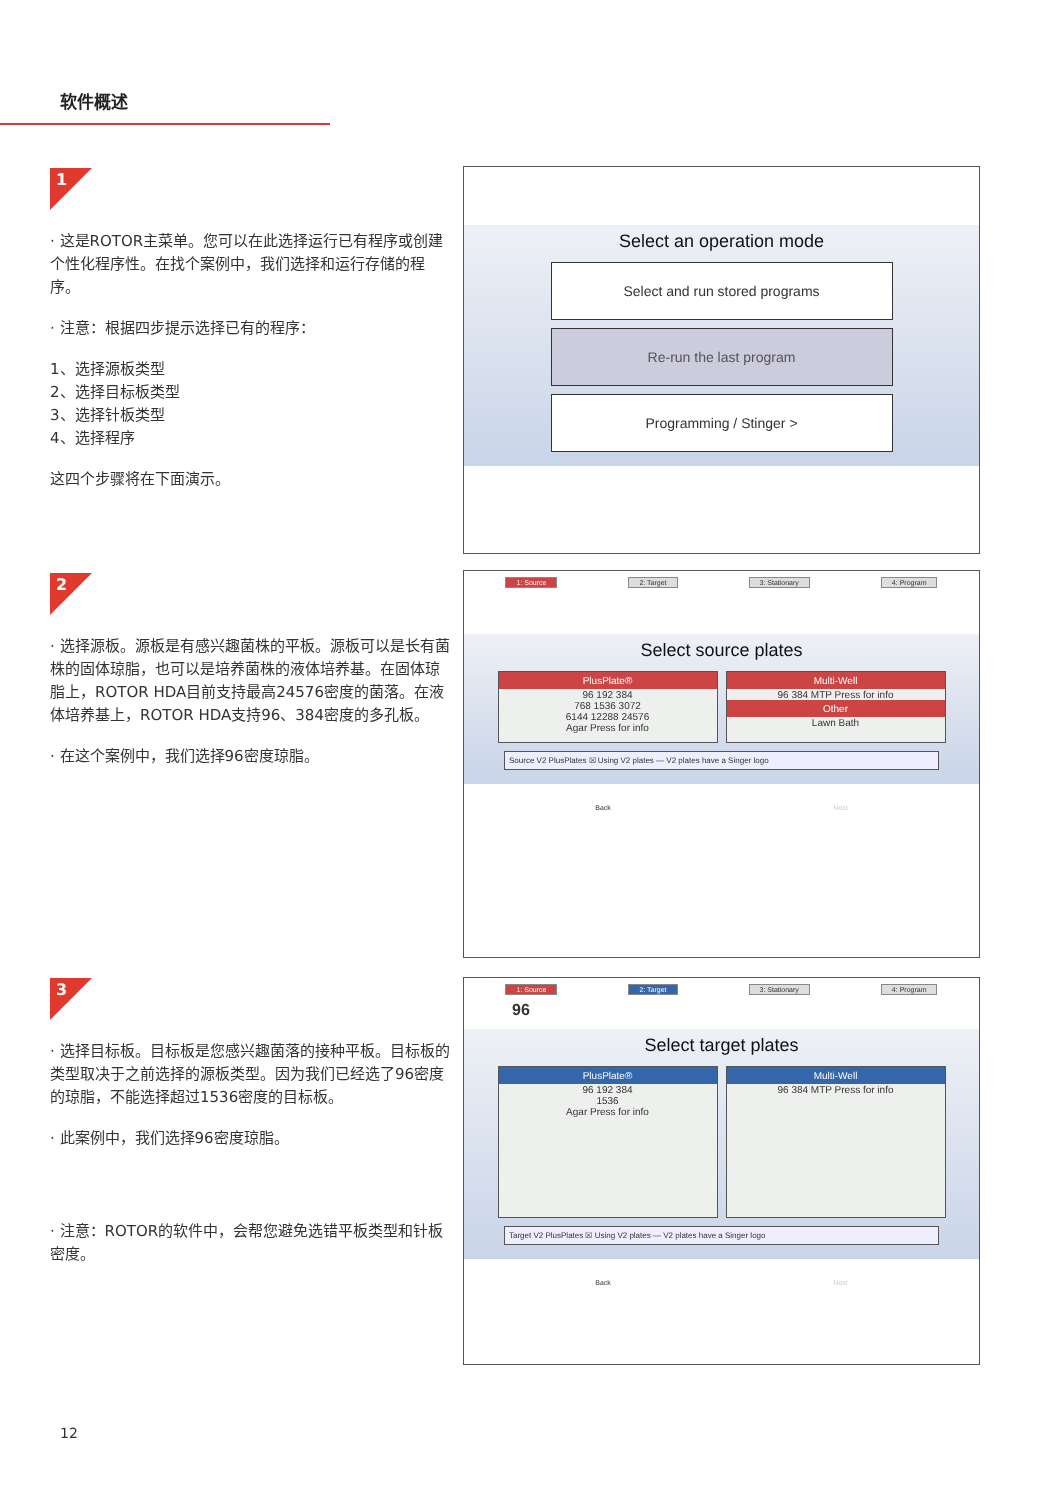软件概述
1
· 这是ROTOR主菜单。您可以在此选择运行已有程序或创建个性化程序性。在找个案例中，我们选择和运行存储的程序。
· 注意：根据四步提示选择已有的程序：
1、选择源板类型
2、选择目标板类型
3、选择针板类型
4、选择程序
这四个步骤将在下面演示。
Select an operation mode
Select and run stored programs
Re-run the last program
Programming / Stinger >
2
· 选择源板。源板是有感兴趣菌株的平板。源板可以是长有菌株的固体琼脂，也可以是培养菌株的液体培养基。在固体琼脂上，ROTOR HDA目前支持最高24576密度的菌落。在液体培养基上，ROTOR HDA支持96、384密度的多孔板。
· 在这个案例中，我们选择96密度琼脂。
1: Source 2: Target 3: Stationary 4: Program
Select source plates
PlusPlate®
96 192 384
768 1536 3072
6144 12288 24576
Agar Press for info
Multi-Well
96 384 MTP Press for info
Other
Lawn Bath
Source V2 PlusPlates ☒ Using V2 plates — V2 plates have a Singer logo
Back Next
3
· 选择目标板。目标板是您感兴趣菌落的接种平板。目标板的类型取决于之前选择的源板类型。因为我们已经选了96密度的琼脂，不能选择超过1536密度的目标板。
· 此案例中，我们选择96密度琼脂。
· 注意：ROTOR的软件中，会帮您避免选错平板类型和针板密度。
1: Source 2: Target 3: Stationary 4: Program
96
Select target plates
PlusPlate®
96 192 384
1536
Agar Press for info
Multi-Well
96 384 MTP Press for info
Target V2 PlusPlates ☒ Using V2 plates — V2 plates have a Singer logo
Back Next
12